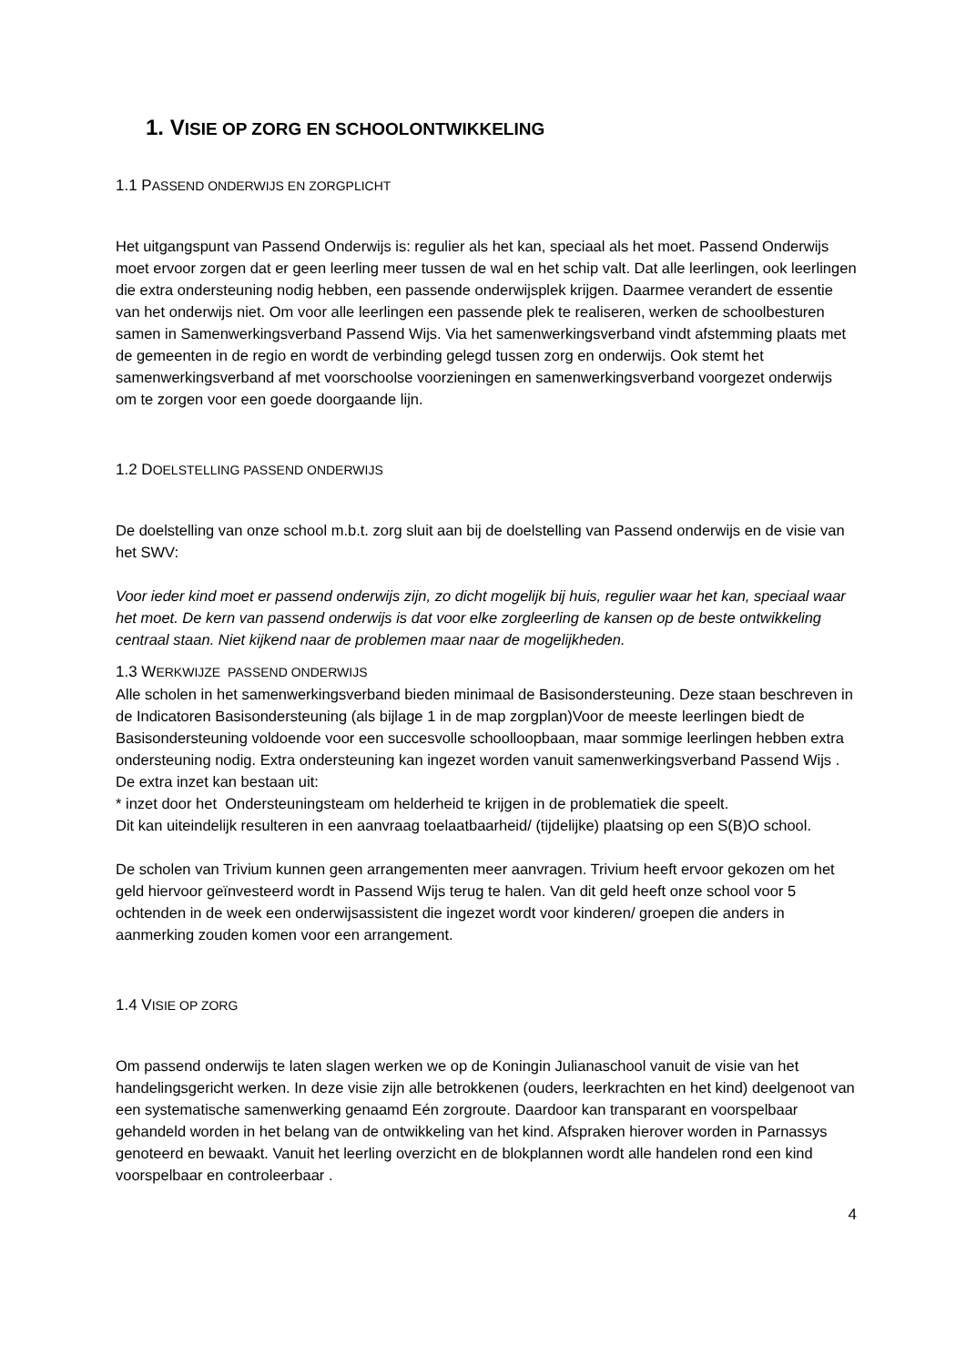1. VISIE OP ZORG EN SCHOOLONTWIKKELING
1.1 PASSEND ONDERWIJS EN ZORGPLICHT
Het uitgangspunt van Passend Onderwijs is: regulier als het kan, speciaal als het moet. Passend Onderwijs moet ervoor zorgen dat er geen leerling meer tussen de wal en het schip valt. Dat alle leerlingen, ook leerlingen die extra ondersteuning nodig hebben, een passende onderwijsplek krijgen. Daarmee verandert de essentie van het onderwijs niet. Om voor alle leerlingen een passende plek te realiseren, werken de schoolbesturen samen in Samenwerkingsverband Passend Wijs. Via het samenwerkingsverband vindt afstemming plaats met de gemeenten in de regio en wordt de verbinding gelegd tussen zorg en onderwijs. Ook stemt het samenwerkingsverband af met voorschoolse voorzieningen en samenwerkingsverband voorgezet onderwijs om te zorgen voor een goede doorgaande lijn.
1.2 DOELSTELLING PASSEND ONDERWIJS
De doelstelling van onze school m.b.t. zorg sluit aan bij de doelstelling van Passend onderwijs en de visie van het SWV:
Voor ieder kind moet er passend onderwijs zijn, zo dicht mogelijk bij huis, regulier waar het kan, speciaal waar het moet. De kern van passend onderwijs is dat voor elke zorgleerling de kansen op de beste ontwikkeling centraal staan. Niet kijkend naar de problemen maar naar de mogelijkheden.
1.3 WERKWIJZE PASSEND ONDERWIJS
Alle scholen in het samenwerkingsverband bieden minimaal de Basisondersteuning. Deze staan beschreven in de Indicatoren Basisondersteuning (als bijlage 1 in de map zorgplan)Voor de meeste leerlingen biedt de Basisondersteuning voldoende voor een succesvolle schoolloopbaan, maar sommige leerlingen hebben extra ondersteuning nodig. Extra ondersteuning kan ingezet worden vanuit samenwerkingsverband Passend Wijs . De extra inzet kan bestaan uit:
* inzet door het Ondersteuningsteam om helderheid te krijgen in de problematiek die speelt.
Dit kan uiteindelijk resulteren in een aanvraag toelaatbaarheid/ (tijdelijke) plaatsing op een S(B)O school.
De scholen van Trivium kunnen geen arrangementen meer aanvragen. Trivium heeft ervoor gekozen om het geld hiervoor geïnvesteerd wordt in Passend Wijs terug te halen. Van dit geld heeft onze school voor 5 ochtenden in de week een onderwijsassistent die ingezet wordt voor kinderen/ groepen die anders in aanmerking zouden komen voor een arrangement.
1.4 VISIE OP ZORG
Om passend onderwijs te laten slagen werken we op de Koningin Julianaschool vanuit de visie van het handelingsgericht werken. In deze visie zijn alle betrokkenen (ouders, leerkrachten en het kind) deelgenoot van een systematische samenwerking genaamd Eén zorgroute. Daardoor kan transparant en voorspelbaar gehandeld worden in het belang van de ontwikkeling van het kind. Afspraken hierover worden in Parnassys genoteerd en bewaakt. Vanuit het leerling overzicht en de blokplannen wordt alle handelen rond een kind voorspelbaar en controleerbaar .
4